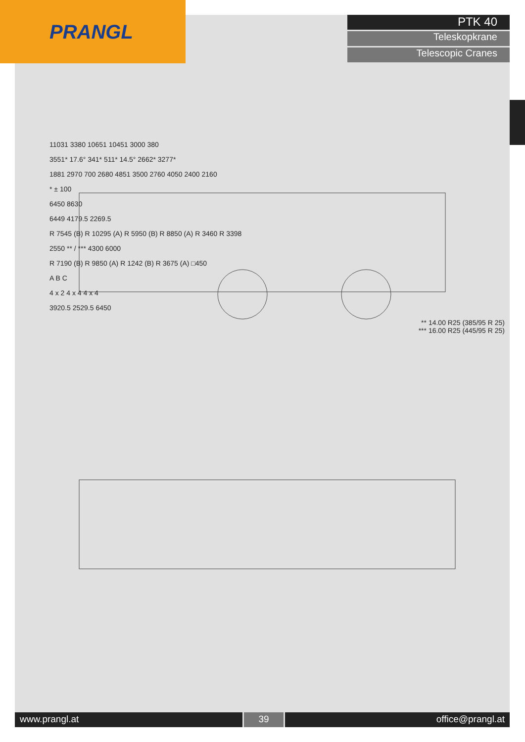PRANGL
PTK 40
Teleskopkrane
Telescopic Cranes
11031 3380 10651 10451 3000 380
3551* 17.6° 341* 511* 14.5° 2662* 3277*
1881 2970 700 2680 4851 3500 2760 4050 2400 2160
* ± 100
6450 8630
6449 4179.5 2269.5
R 7545 (B) R 10295 (A) R 5950 (B) R 8850 (A) R 3460 R 3398
2550 ** / *** 4300 6000
R 7190 (B) R 9850 (A) R 1242 (B) R 3675 (A) □450
A B C
4 x 2 4 x 4 4 x 4
3920.5 2529.5 6450
** 14.00 R25 (385/95 R 25)
*** 16.00 R25 (445/95 R 25)
www.prangl.at 39 office@prangl.at